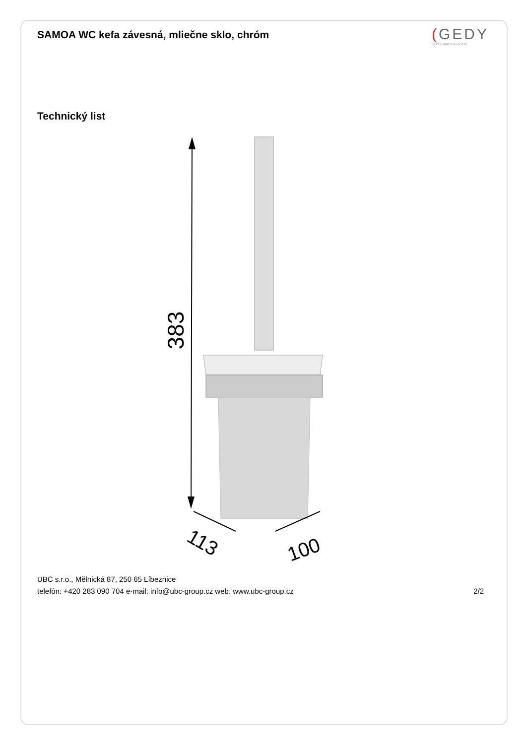SAMOA WC kefa závesná, mliečne sklo, chróm
(GEDY
LA CHE ARREDA LA VITA
Technický list
383
113
100
UBC s.r.o., Mělnická 87, 250 65 Líbeznice
telefón: +420 283 090 704 e-mail: info@ubc-group.cz web: www.ubc-group.cz
2/2